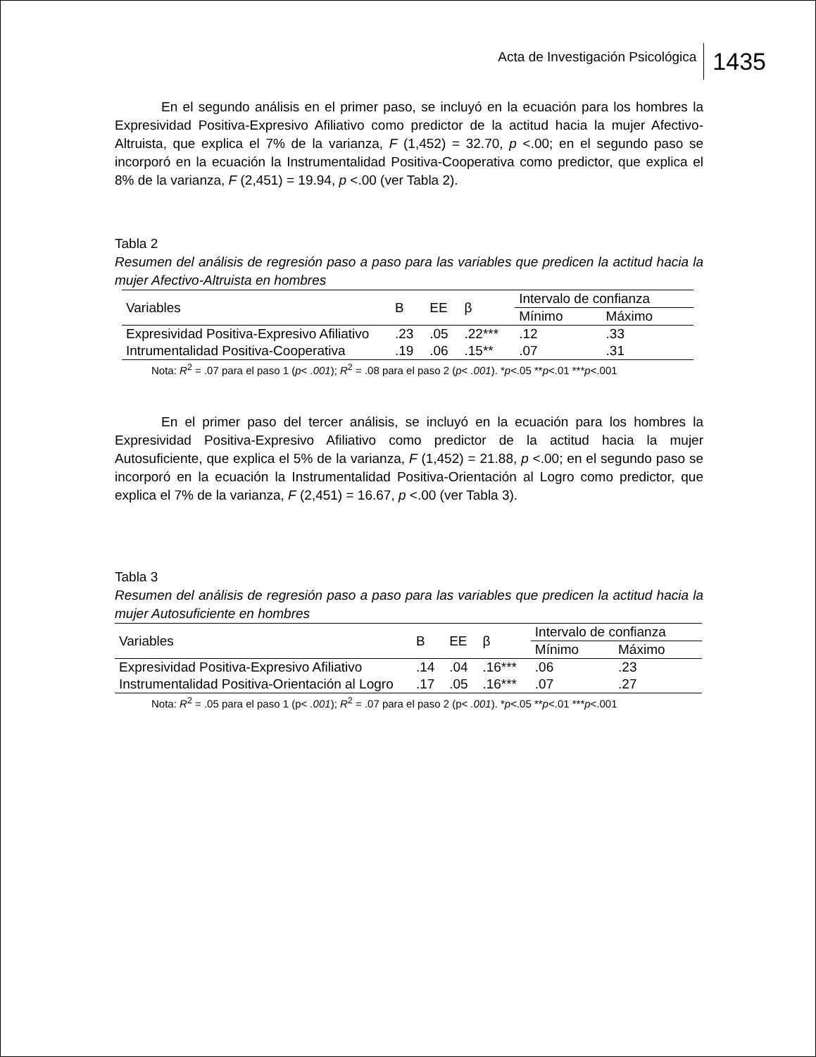Acta de Investigación Psicológica 1435
En el segundo análisis en el primer paso, se incluyó en la ecuación para los hombres la Expresividad Positiva-Expresivo Afiliativo como predictor de la actitud hacia la mujer Afectivo-Altruista, que explica el 7% de la varianza, F (1,452) = 32.70, p <.00; en el segundo paso se incorporó en la ecuación la Instrumentalidad Positiva-Cooperativa como predictor, que explica el 8% de la varianza, F (2,451) = 19.94, p <.00 (ver Tabla 2).
Tabla 2
Resumen del análisis de regresión paso a paso para las variables que predicen la actitud hacia la mujer Afectivo-Altruista en hombres
| Variables | B | EE | β | Intervalo de confianza | |
| --- | --- | --- | --- | --- | --- |
| | | | | Mínimo | Máximo |
| Expresividad Positiva-Expresivo Afiliativo | .23 | .05 | .22*** | .12 | .33 |
| Intrumentalidad Positiva-Cooperativa | .19 | .06 | .15** | .07 | .31 |
Nota: R<sup>2</sup> = .07 para el paso 1 (p< .001); R<sup>2</sup> = .08 para el paso 2 (p< .001). *p<.05 **p<.01 ***p<.001
En el primer paso del tercer análisis, se incluyó en la ecuación para los hombres la Expresividad Positiva-Expresivo Afiliativo como predictor de la actitud hacia la mujer Autosuficiente, que explica el 5% de la varianza, F (1,452) = 21.88, p <.00; en el segundo paso se incorporó en la ecuación la Instrumentalidad Positiva-Orientación al Logro como predictor, que explica el 7% de la varianza, F (2,451) = 16.67, p <.00 (ver Tabla 3).
Tabla 3
Resumen del análisis de regresión paso a paso para las variables que predicen la actitud hacia la mujer Autosuficiente en hombres
| Variables | B | EE | β | Intervalo de confianza | |
| --- | --- | --- | --- | --- | --- |
| | | | | Mínimo | Máximo |
| Expresividad Positiva-Expresivo Afiliativo | .14 | .04 | .16*** | .06 | .23 |
| Instrumentalidad Positiva-Orientación al Logro | .17 | .05 | .16*** | .07 | .27 |
Nota: R<sup>2</sup> = .05 para el paso 1 (p< .001); R<sup>2</sup> = .07 para el paso 2 (p< .001). *p<.05 **p<.01 ***p<.001